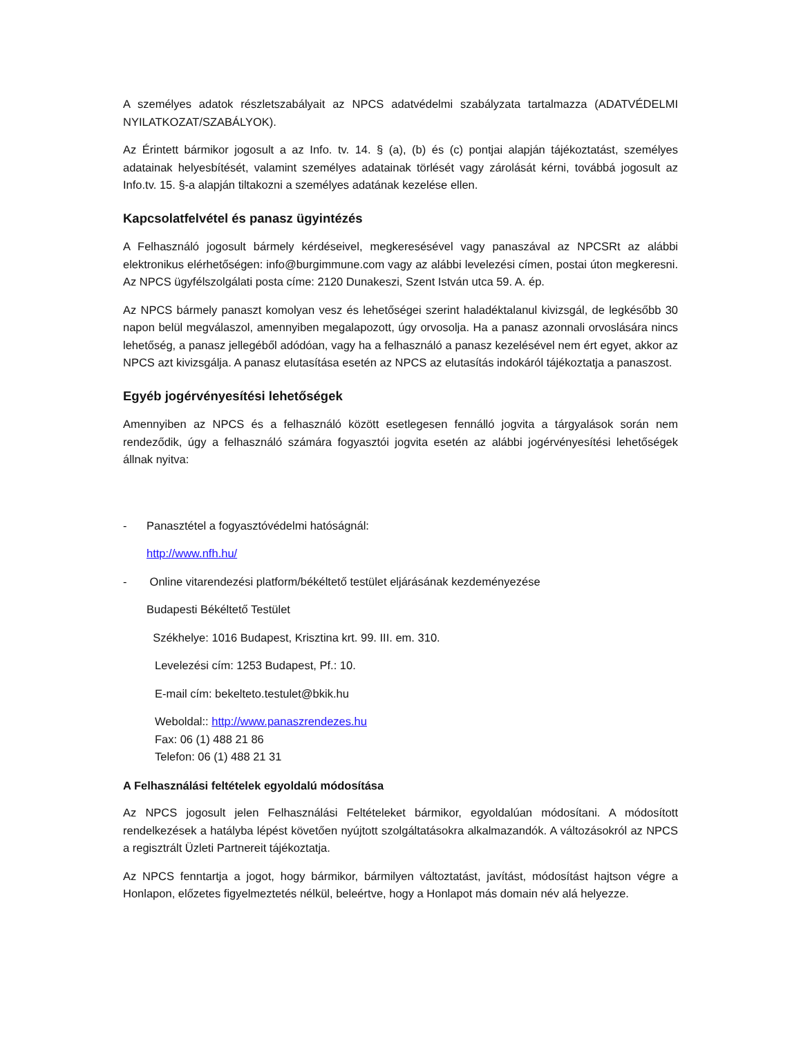A személyes adatok részletszabályait az NPCS adatvédelmi szabályzata tartalmazza (ADATVÉDELMI NYILATKOZAT/SZABÁLYOK).
Az Érintett bármikor jogosult a az Info. tv. 14. § (a), (b) és (c) pontjai alapján tájékoztatást, személyes adatainak helyesbítését, valamint személyes adatainak törlését vagy zárolását kérni, továbbá jogosult az Info.tv. 15. §-a alapján tiltakozni a személyes adatának kezelése ellen.
Kapcsolatfelvétel és panasz ügyintézés
A Felhasználó jogosult bármely kérdéseivel, megkeresésével vagy panaszával az NPCSRt az alábbi elektronikus elérhetőségen: info@burgimmune.com vagy az alábbi levelezési címen, postai úton megkeresni. Az NPCS ügyfélszolgálati posta címe: 2120 Dunakeszi, Szent István utca 59. A. ép.
Az NPCS bármely panaszt komolyan vesz és lehetőségei szerint haladéktalanul kivizsgál, de legkésőbb 30 napon belül megválaszol, amennyiben megalapozott, úgy orvosolja. Ha a panasz azonnali orvoslására nincs lehetőség, a panasz jellegéből adódóan, vagy ha a felhasználó a panasz kezelésével nem ért egyet, akkor az NPCS azt kivizsgálja. A panasz elutasítása esetén az NPCS az elutasítás indokáról tájékoztatja a panaszost.
Egyéb jogérvényesítési lehetőségek
Amennyiben az NPCS és a felhasználó között esetlegesen fennálló jogvita a tárgyalások során nem rendeződik, úgy a felhasználó számára fogyasztói jogvita esetén az alábbi jogérvényesítési lehetőségek állnak nyitva:
- Panasztétel a fogyasztóvédelmi hatóságnál:
http://www.nfh.hu/
- Online vitarendezési platform/békéltető testület eljárásának kezdeményezése
Budapesti Békéltető Testület
Székhelye: 1016 Budapest, Krisztina krt. 99. III. em. 310.
Levelezési cím: 1253 Budapest, Pf.: 10.
E-mail cím: bekelteto.testulet@bkik.hu
Weboldal:: http://www.panaszrendezes.hu
Fax: 06 (1) 488 21 86
Telefon: 06 (1) 488 21 31
A Felhasználási feltételek egyoldalú módosítása
Az NPCS jogosult jelen Felhasználási Feltételeket bármikor, egyoldalúan módosítani. A módosított rendelkezések a hatályba lépést követően nyújtott szolgáltatásokra alkalmazandók. A változásokról az NPCS a regisztrált Üzleti Partnereit tájékoztatja.
Az NPCS fenntartja a jogot, hogy bármikor, bármilyen változtatást, javítást, módosítást hajtson végre a Honlapon, előzetes figyelmeztetés nélkül, beleértve, hogy a Honlapot más domain név alá helyezze.